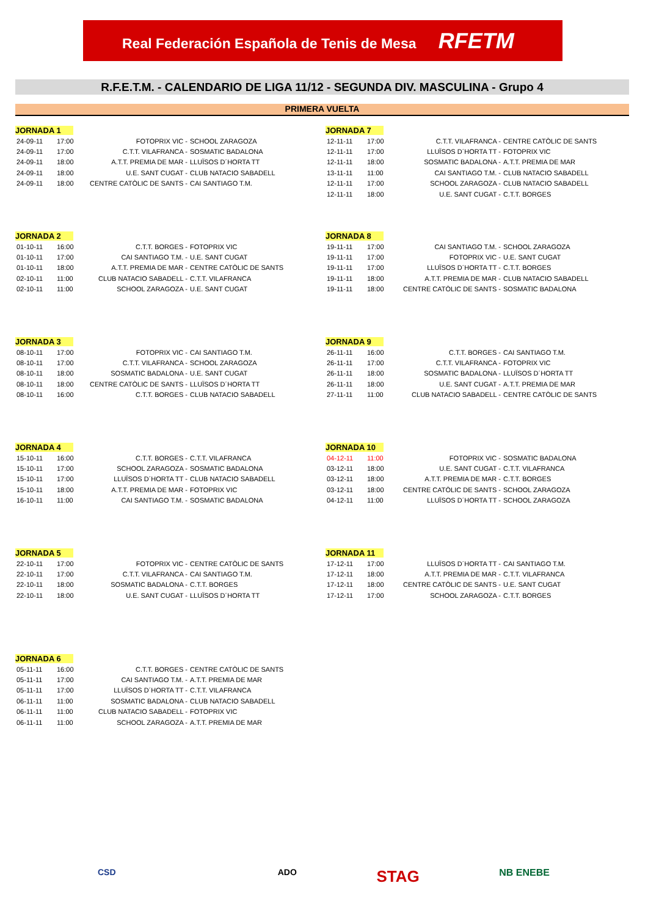Real Federación Española de Tenis de Mesa RFETM
R.F.E.T.M. - CALENDARIO DE LIGA 11/12 - SEGUNDA DIV. MASCULINA - Grupo 4
PRIMERA VUELTA
JORNADA 1
| 24-09-11 | 17:00 | FOTOPRIX VIC - | SCHOOL ZARAGOZA |
| 24-09-11 | 17:00 | C.T.T. VILAFRANCA - | SOSMATIC BADALONA |
| 24-09-11 | 18:00 | A.T.T. PREMIA DE MAR - | LLUÏSOS D´HORTA TT |
| 24-09-11 | 18:00 | U.E. SANT CUGAT - | CLUB NATACIO SABADELL |
| 24-09-11 | 18:00 | CENTRE CATÒLIC DE SANTS - | CAI SANTIAGO T.M. |
JORNADA 7
| 12-11-11 | 17:00 | C.T.T. VILAFRANCA - | CENTRE CATÒLIC DE SANTS |
| 12-11-11 | 17:00 | LLUÏSOS D´HORTA TT - | FOTOPRIX VIC |
| 12-11-11 | 18:00 | SOSMATIC BADALONA - | A.T.T. PREMIA DE MAR |
| 13-11-11 | 11:00 | CAI SANTIAGO T.M. - | CLUB NATACIO SABADELL |
| 12-11-11 | 17:00 | SCHOOL ZARAGOZA - | CLUB NATACIO SABADELL |
| 12-11-11 | 18:00 | U.E. SANT CUGAT - | C.T.T. BORGES |
JORNADA 2
| 01-10-11 | 16:00 | C.T.T. BORGES - | FOTOPRIX VIC |
| 01-10-11 | 17:00 | CAI SANTIAGO T.M. - | U.E. SANT CUGAT |
| 01-10-11 | 18:00 | A.T.T. PREMIA DE MAR - | CENTRE CATÒLIC DE SANTS |
| 02-10-11 | 11:00 | CLUB NATACIO SABADELL - | C.T.T. VILAFRANCA |
| 02-10-11 | 11:00 | SCHOOL ZARAGOZA - | U.E. SANT CUGAT |
JORNADA 8
| 19-11-11 | 17:00 | CAI SANTIAGO T.M. - | SCHOOL ZARAGOZA |
| 19-11-11 | 17:00 | FOTOPRIX VIC - | U.E. SANT CUGAT |
| 19-11-11 | 17:00 | LLUÏSOS D´HORTA TT - | C.T.T. BORGES |
| 19-11-11 | 18:00 | A.T.T. PREMIA DE MAR - | CLUB NATACIO SABADELL |
| 19-11-11 | 18:00 | CENTRE CATÒLIC DE SANTS - | SOSMATIC BADALONA |
JORNADA 3
| 08-10-11 | 17:00 | FOTOPRIX VIC - | CAI SANTIAGO T.M. |
| 08-10-11 | 17:00 | C.T.T. VILAFRANCA - | SCHOOL ZARAGOZA |
| 08-10-11 | 18:00 | SOSMATIC BADALONA - | U.E. SANT CUGAT |
| 08-10-11 | 18:00 | CENTRE CATÒLIC DE SANTS - | LLUÏSOS D´HORTA TT |
| 08-10-11 | 16:00 | C.T.T. BORGES - | CLUB NATACIO SABADELL |
JORNADA 9
| 26-11-11 | 16:00 | C.T.T. BORGES - | CAI SANTIAGO T.M. |
| 26-11-11 | 17:00 | C.T.T. VILAFRANCA - | FOTOPRIX VIC |
| 26-11-11 | 18:00 | SOSMATIC BADALONA - | LLUÏSOS D´HORTA TT |
| 26-11-11 | 18:00 | U.E. SANT CUGAT - | A.T.T. PREMIA DE MAR |
| 27-11-11 | 11:00 | CLUB NATACIO SABADELL - | CENTRE CATÒLIC DE SANTS |
JORNADA 4
| 15-10-11 | 16:00 | C.T.T. BORGES - | C.T.T. VILAFRANCA |
| 15-10-11 | 17:00 | SCHOOL ZARAGOZA - | SOSMATIC BADALONA |
| 15-10-11 | 17:00 | LLUÏSOS D´HORTA TT - | CLUB NATACIO SABADELL |
| 15-10-11 | 18:00 | A.T.T. PREMIA DE MAR - | FOTOPRIX VIC |
| 16-10-11 | 11:00 | CAI SANTIAGO T.M. - | SOSMATIC BADALONA |
JORNADA 10
| 04-12-11 | 11:00 | FOTOPRIX VIC - | SOSMATIC BADALONA |
| 03-12-11 | 18:00 | U.E. SANT CUGAT - | C.T.T. VILAFRANCA |
| 03-12-11 | 18:00 | A.T.T. PREMIA DE MAR - | C.T.T. BORGES |
| 03-12-11 | 18:00 | CENTRE CATÒLIC DE SANTS - | SCHOOL ZARAGOZA |
| 04-12-11 | 11:00 | LLUÏSOS D´HORTA TT - | SCHOOL ZARAGOZA |
JORNADA 5
| 22-10-11 | 17:00 | FOTOPRIX VIC - | CENTRE CATÒLIC DE SANTS |
| 22-10-11 | 17:00 | C.T.T. VILAFRANCA - | CAI SANTIAGO T.M. |
| 22-10-11 | 18:00 | SOSMATIC BADALONA - | C.T.T. BORGES |
| 22-10-11 | 18:00 | U.E. SANT CUGAT - | LLUÏSOS D´HORTA TT |
JORNADA 11
| 17-12-11 | 17:00 | LLUÏSOS D´HORTA TT - | CAI SANTIAGO T.M. |
| 17-12-11 | 18:00 | A.T.T. PREMIA DE MAR - | C.T.T. VILAFRANCA |
| 17-12-11 | 18:00 | CENTRE CATÒLIC DE SANTS - | U.E. SANT CUGAT |
| 17-12-11 | 17:00 | SCHOOL ZARAGOZA - | C.T.T. BORGES |
JORNADA 6
| 05-11-11 | 16:00 | C.T.T. BORGES - | CENTRE CATÒLIC DE SANTS |
| 05-11-11 | 17:00 | CAI SANTIAGO T.M. - | A.T.T. PREMIA DE MAR |
| 05-11-11 | 17:00 | LLUÏSOS D´HORTA TT - | C.T.T. VILAFRANCA |
| 06-11-11 | 11:00 | SOSMATIC BADALONA - | CLUB NATACIO SABADELL |
| 06-11-11 | 11:00 | CLUB NATACIO SABADELL - | FOTOPRIX VIC |
| 06-11-11 | 11:00 | SCHOOL ZARAGOZA - | A.T.T. PREMIA DE MAR |
CSD ADO STAG NB ENEBE